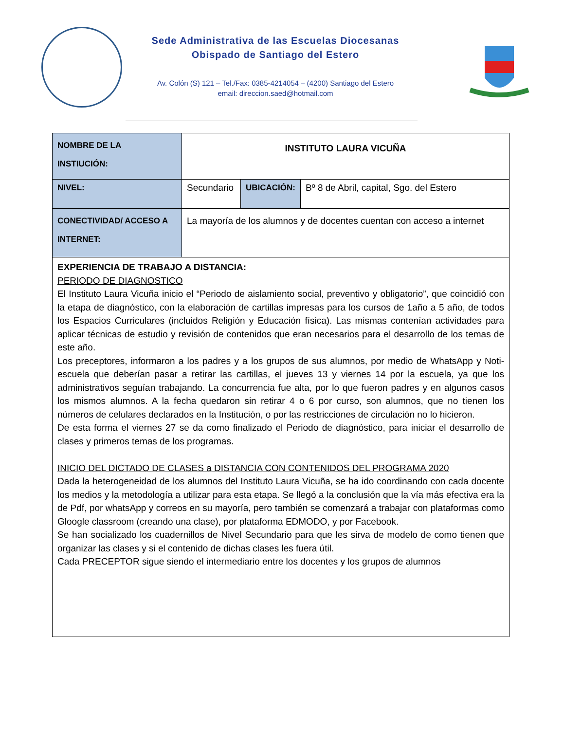Sede Administrativa de las Escuelas Diocesanas
Obispado de Santiago del Estero
Av. Colón (S) 121 – Tel./Fax: 0385-4214054 – (4200) Santiago del Estero
email: direccion.saed@hotmail.com
| NOMBRE DE LA INSTIUCIÓN: | INSTITUTO LAURA VICUÑA | | |
| NIVEL: | Secundario | UBICACIÓN: | Bº 8 de Abril, capital, Sgo. del Estero |
| CONECTIVIDAD/ ACCESO A INTERNET: | La mayoría de los alumnos y de docentes cuentan con acceso a internet | | |
| EXPERIENCIA DE TRABAJO A DISTANCIA: PERIODO DE DIAGNOSTICO El Instituto Laura Vicuña inicio el “Periodo de aislamiento social, preventivo y obligatorio”, que coincidió con la etapa de diagnóstico, con la elaboración de cartillas impresas para los cursos de 1año a 5 año, de todos los Espacios Curriculares (incluidos Religión y Educación física). Las mismas contenían actividades para aplicar técnicas de estudio y revisión de contenidos que eran necesarios para el desarrollo de los temas de este año. Los preceptores, informaron a los padres y a los grupos de sus alumnos, por medio de WhatsApp y Noti-escuela que deberían pasar a retirar las cartillas, el jueves 13 y viernes 14 por la escuela, ya que los administrativos seguían trabajando. La concurrencia fue alta, por lo que fueron padres y en algunos casos los mismos alumnos. A la fecha quedaron sin retirar 4 o 6 por curso, son alumnos, que no tienen los números de celulares declarados en la Institución, o por las restricciones de circulación no lo hicieron. De esta forma el viernes 27 se da como finalizado el Periodo de diagnóstico, para iniciar el desarrollo de clases y primeros temas de los programas. INICIO DEL DICTADO DE CLASES a DISTANCIA CON CONTENIDOS DEL PROGRAMA 2020 Dada la heterogeneidad de los alumnos del Instituto Laura Vicuña, se ha ido coordinando con cada docente los medios y la metodología a utilizar para esta etapa. Se llegó a la conclusión que la vía más efectiva era la de Pdf, por whatsApp y correos en su mayoría, pero también se comenzará a trabajar con plataformas como Gloogle classroom (creando una clase), por plataforma EDMODO, y por Facebook. Se han socializado los cuadernillos de Nivel Secundario para que les sirva de modelo de como tienen que organizar las clases y si el contenido de dichas clases les fuera útil. Cada PRECEPTOR sigue siendo el intermediario entre los docentes y los grupos de alumnos | | | |